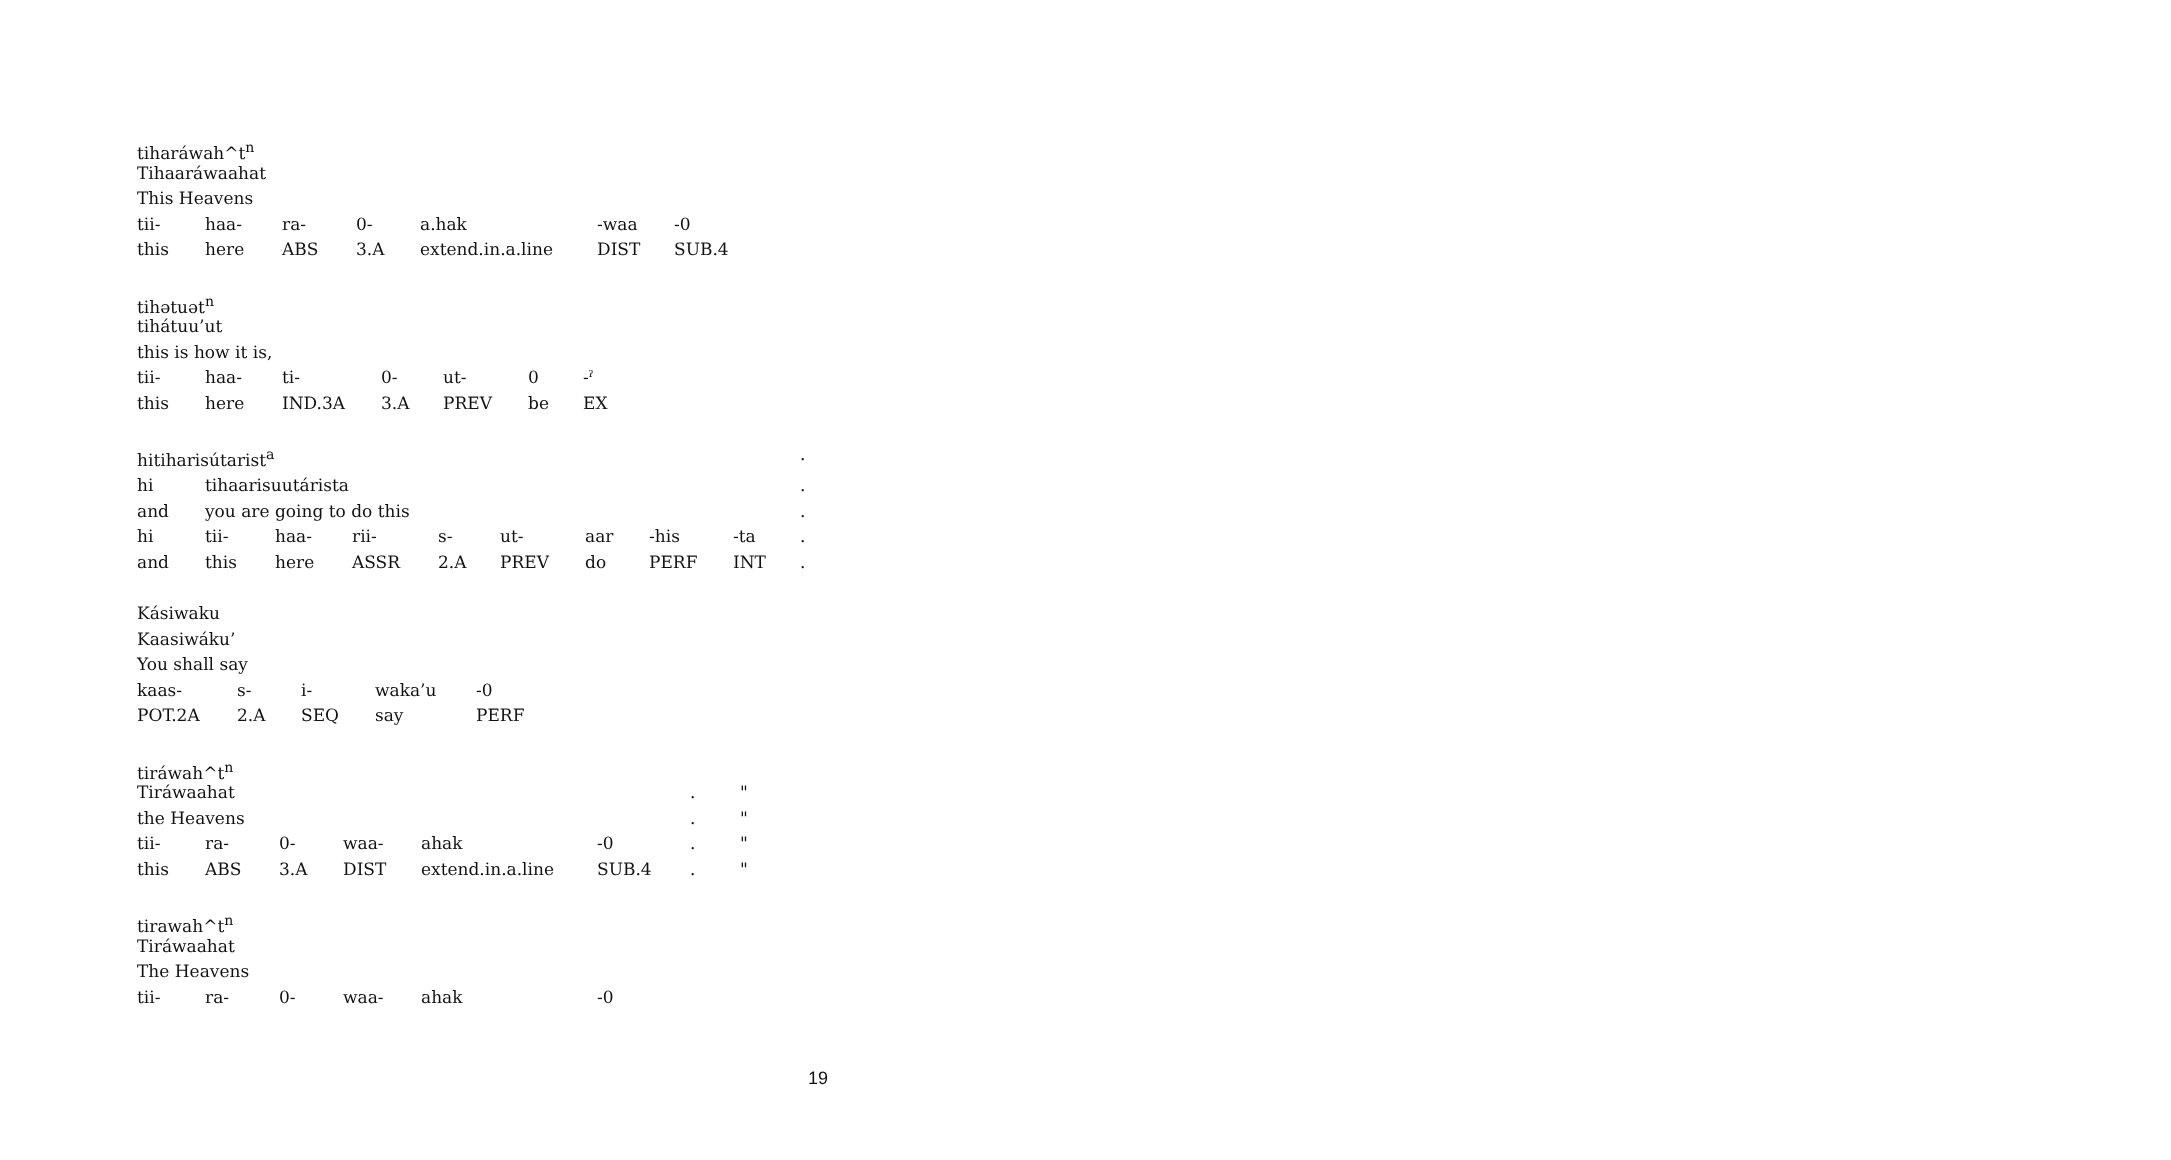tiharáwah^t<sup>n</sup>
Tihaaráwaahat
This Heavens
| tii- | haa- | ra- | 0- | a.hak | -waa | -0 |
| this | here | ABS | 3.A | extend.in.a.line | DIST | SUB.4 |
tihətuət<sup>n</sup>
tihátuu’ut
this is how it is,
| tii- | haa- | ti- | 0- | ut- | 0 | -ˀ |
| this | here | IND.3A | 3.A | PREV | be | EX |
| hitiharisútarist<sup>a</sup> | | | | | | | | | . |
| hi | tihaarisuutárista | | | | | | | | . |
| and | you are going to do this | | | | | | | | . |
| hi | tii- | haa- | rii- | s- | ut- | aar | -his | -ta | . |
| and | this | here | ASSR | 2.A | PREV | do | PERF | INT | . |
Kásiwaku
Kaasiwáku’
You shall say
| kaas- | s- | i- | waka’u | -0 |
| POT.2A | 2.A | SEQ | say | PERF |
tiráwah^t<sup>n</sup>
| Tiráwaahat | | | | | | . | " |
| the Heavens | | | | | | . | " |
| tii- | ra- | 0- | waa- | ahak | -0 | . | " |
| this | ABS | 3.A | DIST | extend.in.a.line | SUB.4 | . | " |
tirawah^t<sup>n</sup>
Tiráwaahat
The Heavens
| tii- | ra- | 0- | waa- | ahak | -0 |
19